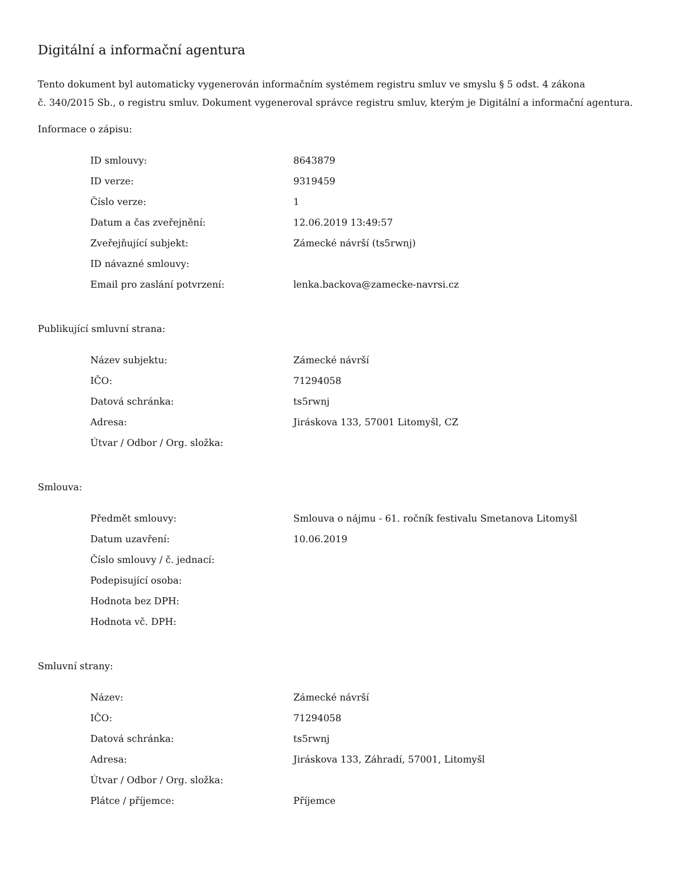Digitální a informační agentura
Tento dokument byl automaticky vygenerován informačním systémem registru smluv ve smyslu § 5 odst. 4 zákona
č. 340/2015 Sb., o registru smluv. Dokument vygeneroval správce registru smluv, kterým je Digitální a informační agentura.
Informace o zápisu:
| ID smlouvy: | 8643879 |
| ID verze: | 9319459 |
| Číslo verze: | 1 |
| Datum a čas zveřejnění: | 12.06.2019 13:49:57 |
| Zveřejňující subjekt: | Zámecké návrší (ts5rwnj) |
| ID návazné smlouvy: | |
| Email pro zaslání potvrzení: | lenka.backova@zamecke-navrsi.cz |
Publikující smluvní strana:
| Název subjektu: | Zámecké návrší |
| IČO: | 71294058 |
| Datová schránka: | ts5rwnj |
| Adresa: | Jiráskova 133, 57001 Litomyšl, CZ |
| Útvar / Odbor / Org. složka: | |
Smlouva:
| Předmět smlouvy: | Smlouva o nájmu - 61. ročník festivalu Smetanova Litomyšl |
| Datum uzavření: | 10.06.2019 |
| Číslo smlouvy / č. jednací: | |
| Podepisující osoba: | |
| Hodnota bez DPH: | |
| Hodnota vč. DPH: | |
Smluvní strany:
| Název: | Zámecké návrší |
| IČO: | 71294058 |
| Datová schránka: | ts5rwnj |
| Adresa: | Jiráskova 133, Záhradí, 57001, Litomyšl |
| Útvar / Odbor / Org. složka: | |
| Plátce / příjemce: | Příjemce |